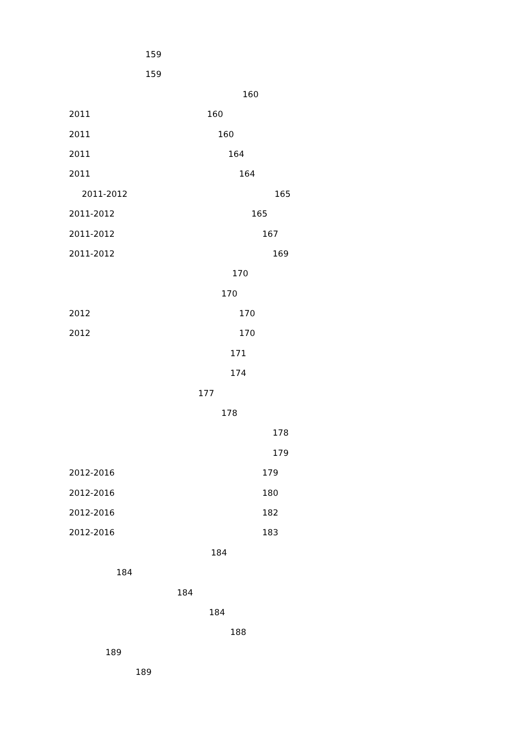159 159 160
2011 160
2011 160
2011 164
2011 164
2011-2012 165
2011-2012 165
2011-2012 167
2011-2012 169
170
170
2012 170
2012 170
171 174
177 178 178 179
2012-2016 179
2012-2016 180
2012-2016 182
2012-2016 183
184
184 184 184 188
189 189